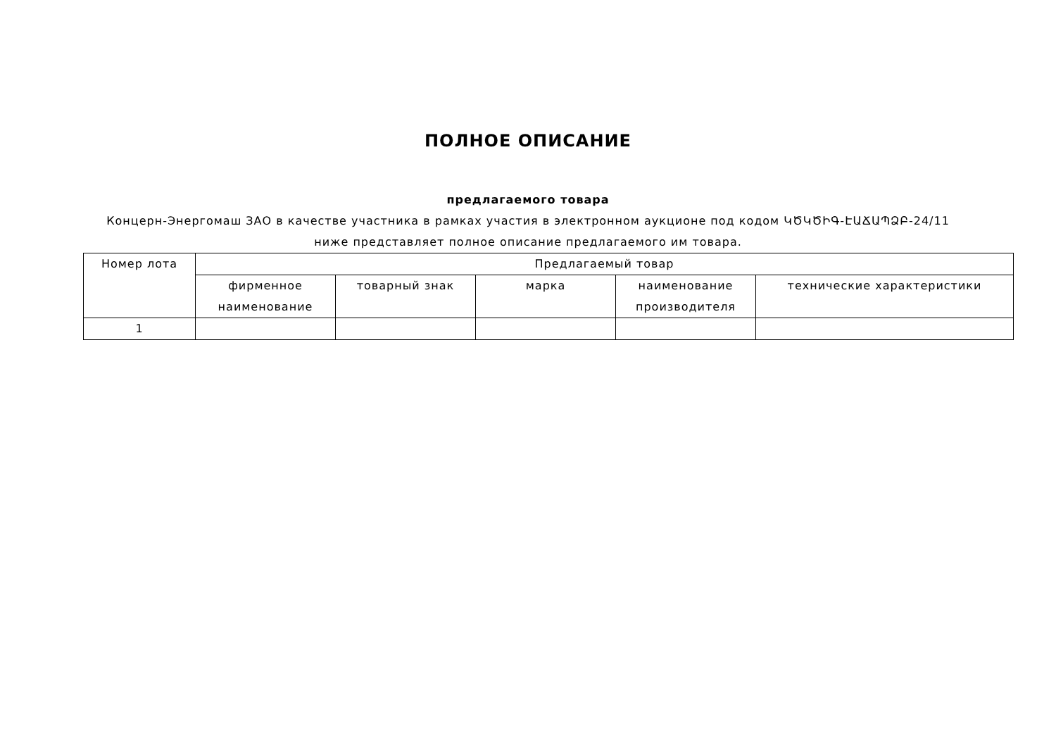ПОЛНОЕ ОПИСАНИЕ
предлагаемого товара
Концерн-Энергомаш ЗАО в качестве участника в рамках участия в электронном аукционе под кодом ԿԾԿԾԻԳ-ԷԱՃԱՊՁԲ-24/11
ниже представляет полное описание предлагаемого им товара.
| Номер лота | Предлагаемый товар | | | | |
| --- | --- | --- | --- | --- | --- |
| | фирменное наименование | товарный знак | марка | наименование производителя | технические характеристики |
| 1 | | | | | |